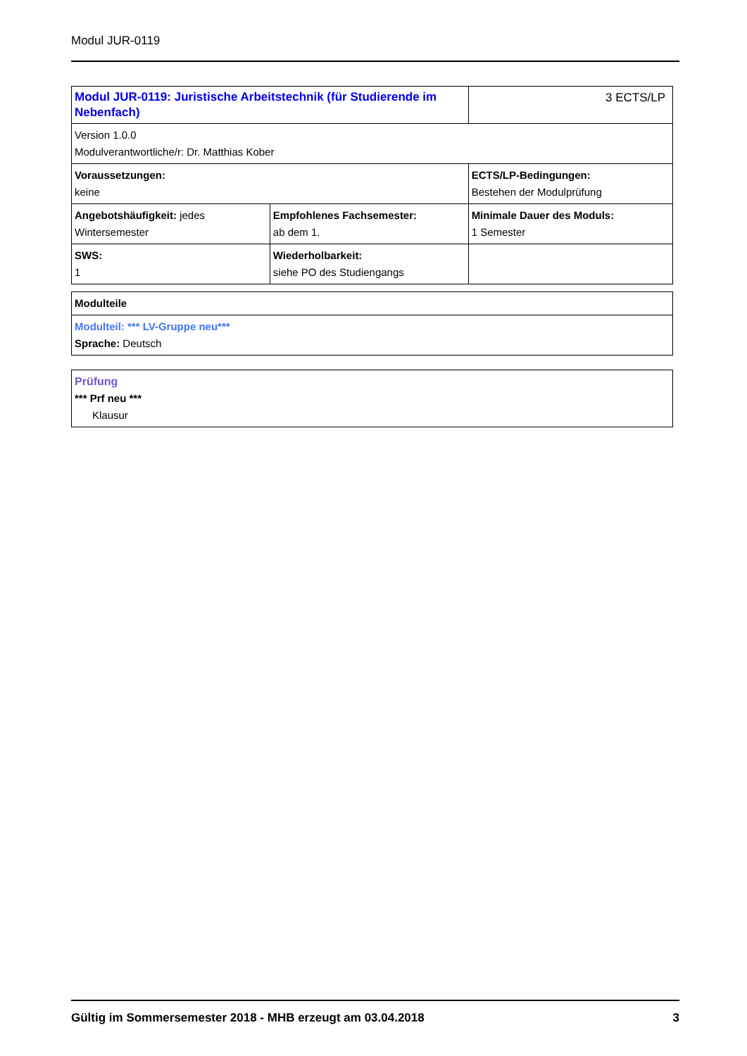Modul JUR-0119
| Modul JUR-0119: Juristische Arbeitstechnik (für Studierende im Nebenfach) | | 3 ECTS/LP |
| Version 1.0.0 Modulverantwortliche/r: Dr. Matthias Kober | | |
| Voraussetzungen: keine | | ECTS/LP-Bedingungen: Bestehen der Modulprüfung |
| Angebotshäufigkeit: jedes Wintersemester | Empfohlenes Fachsemester: ab dem 1. | Minimale Dauer des Moduls: 1 Semester |
| SWS: 1 | Wiederholbarkeit: siehe PO des Studiengangs | |
| Modulteile |
| Modulteil: *** LV-Gruppe neu*** Sprache: Deutsch |
| Prüfung *** Prf neu *** Klausur |
Gültig im Sommersemester 2018 - MHB erzeugt am 03.04.2018 3